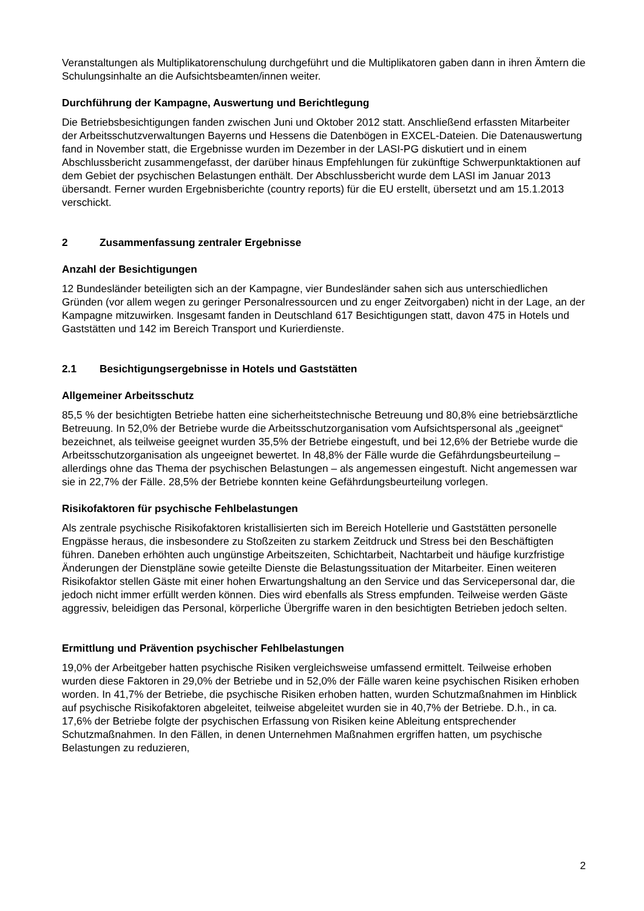Veranstaltungen als Multiplikatorenschulung durchgeführt und die Multiplikatoren gaben dann in ihren Ämtern die Schulungsinhalte an die Aufsichtsbeamten/innen weiter.
Durchführung der Kampagne, Auswertung und Berichtlegung
Die Betriebsbesichtigungen fanden zwischen Juni und Oktober 2012 statt. Anschließend erfassten Mitarbeiter der Arbeitsschutzverwaltungen Bayerns und Hessens die Datenbögen in EXCEL-Dateien. Die Datenauswertung fand in November statt, die Ergebnisse wurden im Dezember in der LASI-PG diskutiert und in einem Abschlussbericht zusammengefasst, der darüber hinaus Empfehlungen für zukünftige Schwerpunktaktionen auf dem Gebiet der psychischen Belastungen enthält. Der Abschlussbericht wurde dem LASI im Januar 2013 übersandt. Ferner wurden Ergebnisberichte (country reports) für die EU erstellt, übersetzt und am 15.1.2013 verschickt.
2 Zusammenfassung zentraler Ergebnisse
Anzahl der Besichtigungen
12 Bundesländer beteiligten sich an der Kampagne, vier Bundesländer sahen sich aus unterschiedlichen Gründen (vor allem wegen zu geringer Personalressourcen und zu enger Zeitvorgaben) nicht in der Lage, an der Kampagne mitzuwirken. Insgesamt fanden in Deutschland 617 Besichtigungen statt, davon 475 in Hotels und Gaststätten und 142 im Bereich Transport und Kurierdienste.
2.1 Besichtigungsergebnisse in Hotels und Gaststätten
Allgemeiner Arbeitsschutz
85,5 % der besichtigten Betriebe hatten eine sicherheitstechnische Betreuung und 80,8% eine betriebsärztliche Betreuung. In 52,0% der Betriebe wurde die Arbeitsschutzorganisation vom Aufsichtspersonal als „geeignet“ bezeichnet, als teilweise geeignet wurden 35,5% der Betriebe eingestuft, und bei 12,6% der Betriebe wurde die Arbeitsschutzorganisation als ungeeignet bewertet. In 48,8% der Fälle wurde die Gefährdungsbeurteilung – allerdings ohne das Thema der psychischen Belastungen – als angemessen eingestuft. Nicht angemessen war sie in 22,7% der Fälle. 28,5% der Betriebe konnten keine Gefährdungsbeurteilung vorlegen.
Risikofaktoren für psychische Fehlbelastungen
Als zentrale psychische Risikofaktoren kristallisierten sich im Bereich Hotellerie und Gaststätten personelle Engpässe heraus, die insbesondere zu Stoßzeiten zu starkem Zeitdruck und Stress bei den Beschäftigten führen. Daneben erhöhten auch ungünstige Arbeitszeiten, Schichtarbeit, Nachtarbeit und häufige kurzfristige Änderungen der Dienstpläne sowie geteilte Dienste die Belastungssituation der Mitarbeiter. Einen weiteren Risikofaktor stellen Gäste mit einer hohen Erwartungshaltung an den Service und das Servicepersonal dar, die jedoch nicht immer erfüllt werden können. Dies wird ebenfalls als Stress empfunden. Teilweise werden Gäste aggressiv, beleidigen das Personal, körperliche Übergriffe waren in den besichtigten Betrieben jedoch selten.
Ermittlung und Prävention psychischer Fehlbelastungen
19,0% der Arbeitgeber hatten psychische Risiken vergleichsweise umfassend ermittelt. Teilweise erhoben wurden diese Faktoren in 29,0% der Betriebe und in 52,0% der Fälle waren keine psychischen Risiken erhoben worden. In 41,7% der Betriebe, die psychische Risiken erhoben hatten, wurden Schutzmaßnahmen im Hinblick auf psychische Risikofaktoren abgeleitet, teilweise abgeleitet wurden sie in 40,7% der Betriebe. D.h., in ca. 17,6% der Betriebe folgte der psychischen Erfassung von Risiken keine Ableitung entsprechender Schutzmaßnahmen. In den Fällen, in denen Unternehmen Maßnahmen ergriffen hatten, um psychische Belastungen zu reduzieren,
2